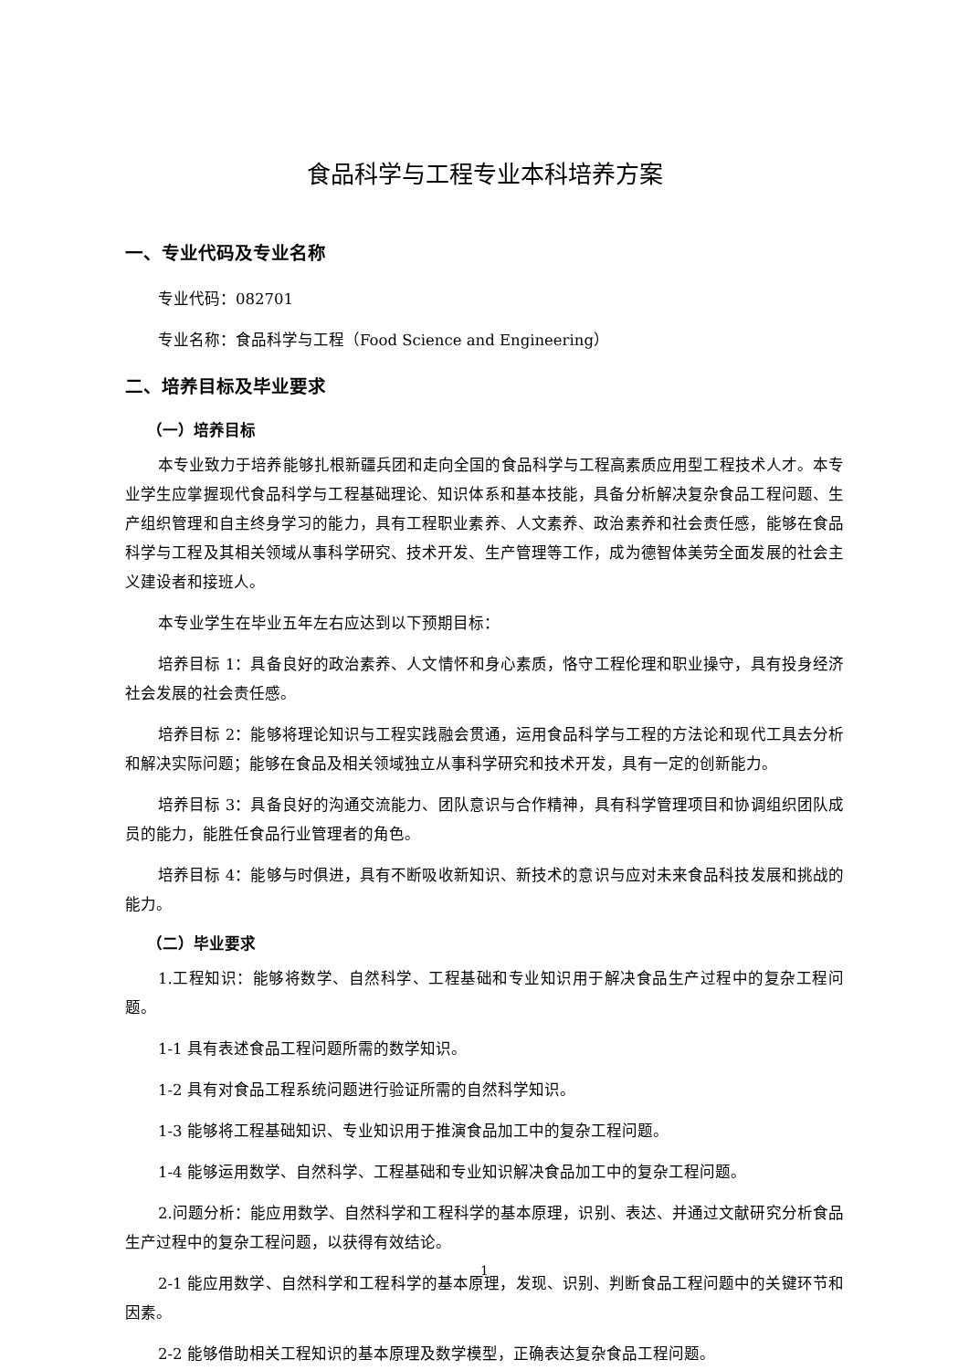食品科学与工程专业本科培养方案
一、专业代码及专业名称
专业代码：082701
专业名称：食品科学与工程（Food Science and Engineering）
二、培养目标及毕业要求
（一）培养目标
本专业致力于培养能够扎根新疆兵团和走向全国的食品科学与工程高素质应用型工程技术人才。本专业学生应掌握现代食品科学与工程基础理论、知识体系和基本技能，具备分析解决复杂食品工程问题、生产组织管理和自主终身学习的能力，具有工程职业素养、人文素养、政治素养和社会责任感，能够在食品科学与工程及其相关领域从事科学研究、技术开发、生产管理等工作，成为德智体美劳全面发展的社会主义建设者和接班人。
本专业学生在毕业五年左右应达到以下预期目标：
培养目标 1：具备良好的政治素养、人文情怀和身心素质，恪守工程伦理和职业操守，具有投身经济社会发展的社会责任感。
培养目标 2：能够将理论知识与工程实践融会贯通，运用食品科学与工程的方法论和现代工具去分析和解决实际问题；能够在食品及相关领域独立从事科学研究和技术开发，具有一定的创新能力。
培养目标 3：具备良好的沟通交流能力、团队意识与合作精神，具有科学管理项目和协调组织团队成员的能力，能胜任食品行业管理者的角色。
培养目标 4：能够与时俱进，具有不断吸收新知识、新技术的意识与应对未来食品科技发展和挑战的能力。
（二）毕业要求
1.工程知识：能够将数学、自然科学、工程基础和专业知识用于解决食品生产过程中的复杂工程问题。
1-1 具有表述食品工程问题所需的数学知识。
1-2 具有对食品工程系统问题进行验证所需的自然科学知识。
1-3 能够将工程基础知识、专业知识用于推演食品加工中的复杂工程问题。
1-4 能够运用数学、自然科学、工程基础和专业知识解决食品加工中的复杂工程问题。
2.问题分析：能应用数学、自然科学和工程科学的基本原理，识别、表达、并通过文献研究分析食品生产过程中的复杂工程问题，以获得有效结论。
2-1 能应用数学、自然科学和工程科学的基本原理，发现、识别、判断食品工程问题中的关键环节和因素。
2-2 能够借助相关工程知识的基本原理及数学模型，正确表达复杂食品工程问题。
1